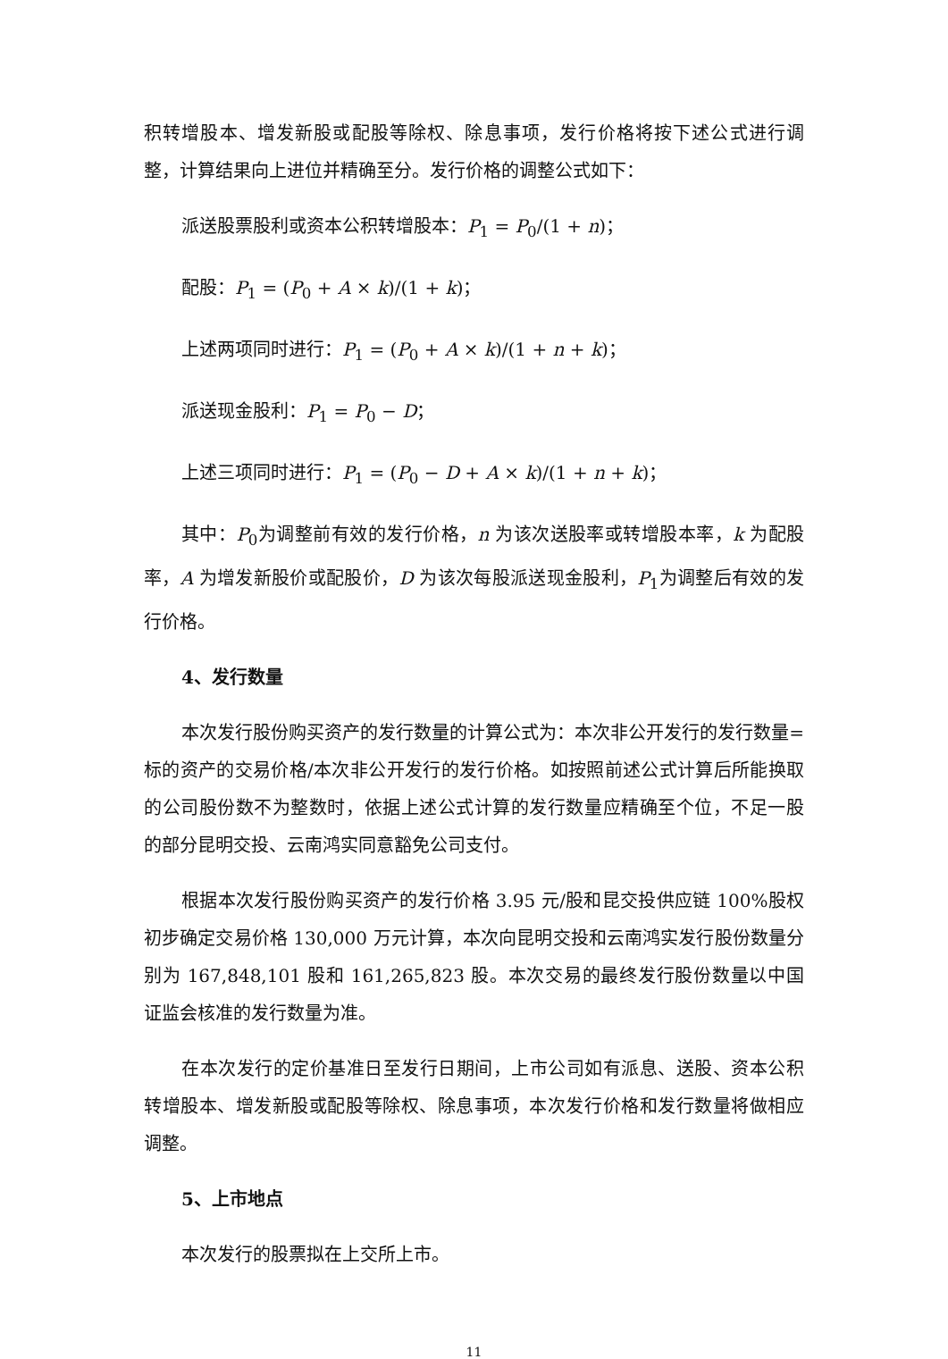积转增股本、增发新股或配股等除权、除息事项，发行价格将按下述公式进行调整，计算结果向上进位并精确至分。发行价格的调整公式如下：
派送股票股利或资本公积转增股本：P<sub>1</sub> = P<sub>0</sub>/(1 + n)；
配股：P<sub>1</sub> = (P<sub>0</sub> + A × k)/(1 + k)；
上述两项同时进行：P<sub>1</sub> = (P<sub>0</sub> + A × k)/(1 + n + k)；
派送现金股利：P<sub>1</sub> = P<sub>0</sub> − D；
上述三项同时进行：P<sub>1</sub> = (P<sub>0</sub> − D + A × k)/(1 + n + k)；
其中：P<sub>0</sub>为调整前有效的发行价格，n 为该次送股率或转增股本率，k 为配股率，A 为增发新股价或配股价，D 为该次每股派送现金股利，P<sub>1</sub>为调整后有效的发行价格。
4、发行数量
本次发行股份购买资产的发行数量的计算公式为：本次非公开发行的发行数量=标的资产的交易价格/本次非公开发行的发行价格。如按照前述公式计算后所能换取的公司股份数不为整数时，依据上述公式计算的发行数量应精确至个位，不足一股的部分昆明交投、云南鸿实同意豁免公司支付。
根据本次发行股份购买资产的发行价格 3.95 元/股和昆交投供应链 100%股权初步确定交易价格 130,000 万元计算，本次向昆明交投和云南鸿实发行股份数量分别为 167,848,101 股和 161,265,823 股。本次交易的最终发行股份数量以中国证监会核准的发行数量为准。
在本次发行的定价基准日至发行日期间，上市公司如有派息、送股、资本公积转增股本、增发新股或配股等除权、除息事项，本次发行价格和发行数量将做相应调整。
5、上市地点
本次发行的股票拟在上交所上市。
11